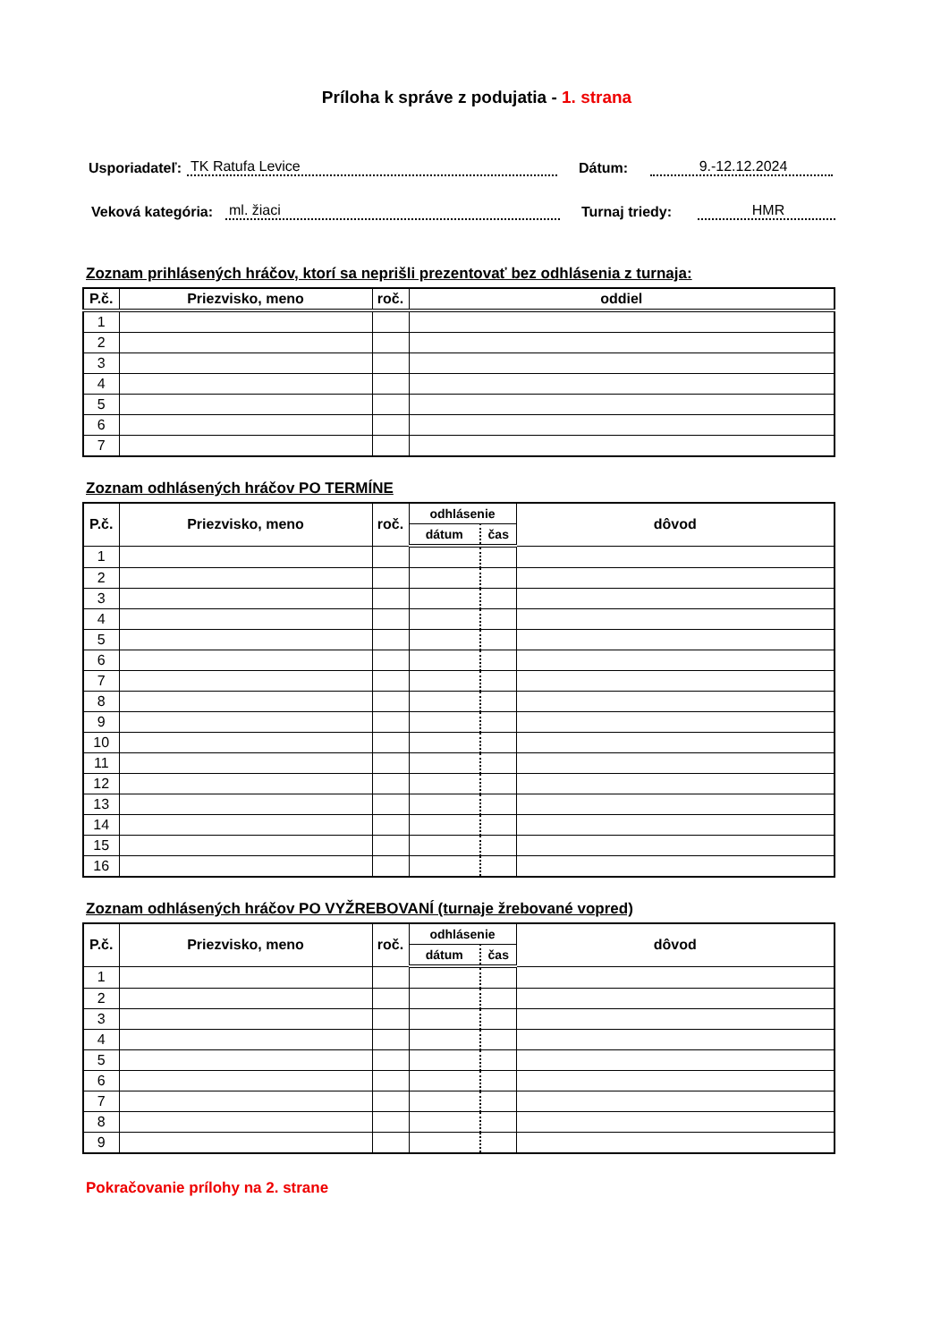Príloha k správe z podujatia - 1. strana
Usporiadateľ: TK Ratufa Levice Dátum: 9.-12.12.2024
Veková kategória: ml. žiaci Turnaj triedy: HMR
Zoznam prihlásených hráčov, ktorí sa neprišli prezentovať bez odhlásenia z turnaja:
| P.č. | Priezvisko, meno | roč. | oddiel |
| --- | --- | --- | --- |
| 1 | | | |
| 2 | | | |
| 3 | | | |
| 4 | | | |
| 5 | | | |
| 6 | | | |
| 7 | | | |
Zoznam odhlásených hráčov PO TERMÍNE
| P.č. | Priezvisko, meno | roč. | odhlásenie | | dôvod |
| --- | --- | --- | --- | --- | --- |
| | | | dátum | čas | |
| 1 | | | | | |
| 2 | | | | | |
| 3 | | | | | |
| 4 | | | | | |
| 5 | | | | | |
| 6 | | | | | |
| 7 | | | | | |
| 8 | | | | | |
| 9 | | | | | |
| 10 | | | | | |
| 11 | | | | | |
| 12 | | | | | |
| 13 | | | | | |
| 14 | | | | | |
| 15 | | | | | |
| 16 | | | | | |
Zoznam odhlásených hráčov PO VYŽREBOVANÍ (turnaje žrebované vopred)
| P.č. | Priezvisko, meno | roč. | odhlásenie | | dôvod |
| --- | --- | --- | --- | --- | --- |
| | | | dátum | čas | |
| 1 | | | | | |
| 2 | | | | | |
| 3 | | | | | |
| 4 | | | | | |
| 5 | | | | | |
| 6 | | | | | |
| 7 | | | | | |
| 8 | | | | | |
| 9 | | | | | |
Pokračovanie prílohy na 2. strane